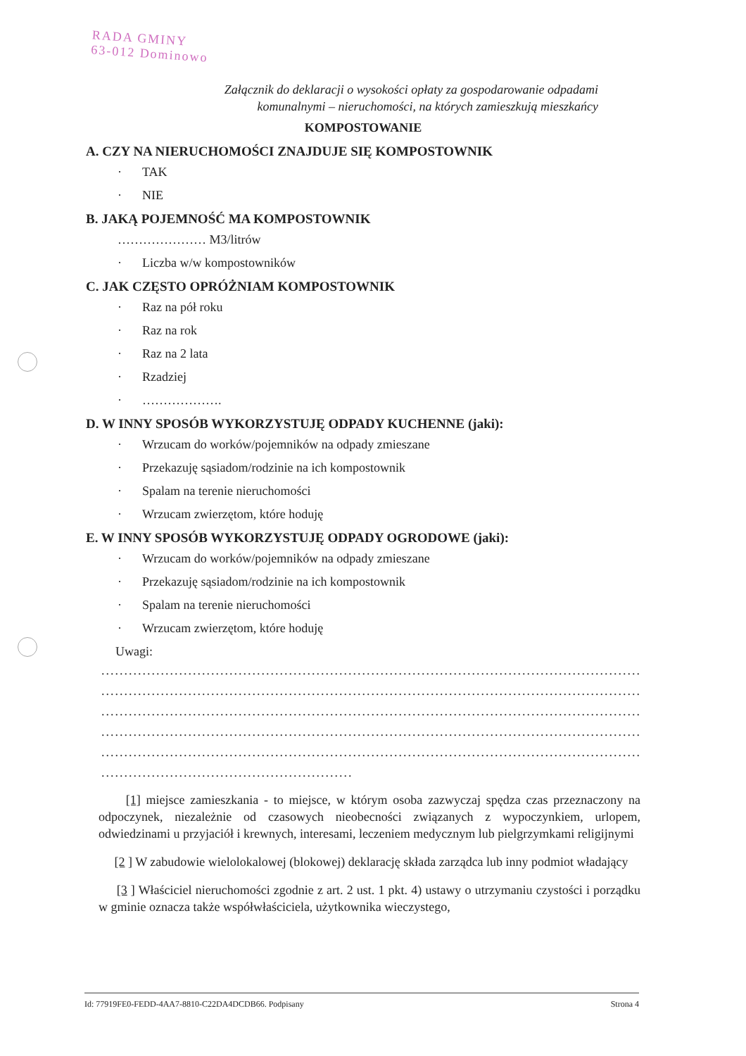RADA GMINY
63-012 Dominowo
Załącznik do deklaracji o wysokości opłaty za gospodarowanie odpadami
komunalnymi – nieruchomości, na których zamieszkują mieszkańcy
KOMPOSTOWANIE
A. CZY NA NIERUCHOMOŚCI ZNAJDUJE SIĘ KOMPOSTOWNIK
· TAK
· NIE
B. JAKĄ POJEMNOŚĆ MA KOMPOSTOWNIK
………………… M3/litrów
· Liczba w/w kompostowników
C. JAK CZĘSTO OPRÓŻNIAM KOMPOSTOWNIK
· Raz na pół roku
· Raz na rok
· Raz na 2 lata
· Rzadziej
· ……………….
D. W INNY SPOSÓB WYKORZYSTUJĘ ODPADY KUCHENNE (jaki):
· Wrzucam do worków/pojemników na odpady zmieszane
· Przekazuję sąsiadom/rodzinie na ich kompostownik
· Spalam na terenie nieruchomości
· Wrzucam zwierzętom, które hoduję
E. W INNY SPOSÓB WYKORZYSTUJĘ ODPADY OGRODOWE (jaki):
· Wrzucam do worków/pojemników na odpady zmieszane
· Przekazuję sąsiadom/rodzinie na ich kompostownik
· Spalam na terenie nieruchomości
· Wrzucam zwierzętom, które hoduję
Uwagi:
.......................................................................................................................
.......................................................................................................................
.......................................................................................................................
.......................................................................................................................
.......................................................................................................................
.......................................................
[1] miejsce zamieszkania - to miejsce, w którym osoba zazwyczaj spędza czas przeznaczony na odpoczynek, niezależnie od czasowych nieobecności związanych z wypoczynkiem, urlopem, odwiedzinami u przyjaciół i krewnych, interesami, leczeniem medycznym lub pielgrzymkami religijnymi
[2 ] W zabudowie wielolokalowej (blokowej) deklarację składa zarządca lub inny podmiot władający
[3 ] Właściciel nieruchomości zgodnie z art. 2 ust. 1 pkt. 4) ustawy o utrzymaniu czystości i porządku w gminie oznacza także współwłaściciela, użytkownika wieczystego,
Id: 77919FE0-FEDD-4AA7-8810-C22DA4DCDB66. Podpisany Strona 4